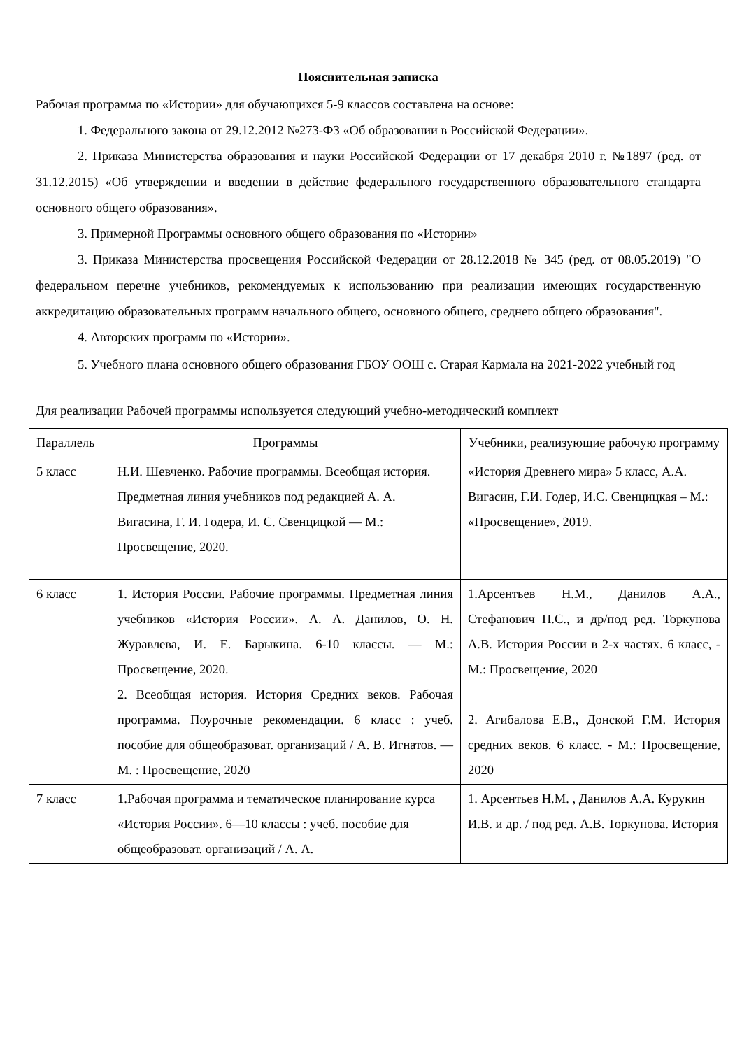Пояснительная записка
Рабочая программа по «Истории» для обучающихся 5-9 классов составлена на основе:
1. Федерального закона от 29.12.2012 №273-ФЗ «Об образовании в Российской Федерации».
2. Приказа Министерства образования и науки Российской Федерации от 17 декабря 2010 г. №1897 (ред. от 31.12.2015) «Об утверждении и введении в действие федерального государственного образовательного стандарта основного общего образования».
3. Примерной Программы основного общего образования по «Истории»
3. Приказа Министерства просвещения Российской Федерации от 28.12.2018 № 345 (ред. от 08.05.2019) "О федеральном перечне учебников, рекомендуемых к использованию при реализации имеющих государственную аккредитацию образовательных программ начального общего, основного общего, среднего общего образования".
4. Авторских программ по «Истории».
5. Учебного плана основного общего образования ГБОУ ООШ с. Старая Кармала на 2021-2022 учебный год
Для реализации Рабочей программы используется следующий учебно-методический комплект
| Параллель | Программы | Учебники, реализующие рабочую программу |
| 5 класс | Н.И. Шевченко. Рабочие программы. Всеобщая история. Предметная линия учебников под редакцией А. А. Вигасина, Г. И. Годера, И. С. Свенцицкой — М.: Просвещение, 2020. | «История Древнего мира» 5 класс, А.А. Вигасин, Г.И. Годер, И.С. Свенцицкая – М.: «Просвещение», 2019. |
| 6 класс | 1. История России. Рабочие программы. Предметная линия учебников «История России». А. А. Данилов, О. Н. Журавлева, И. Е. Барыкина. 6-10 классы. — М.: Просвещение, 2020. 2. Всеобщая история. История Средних веков. Рабочая программа. Поурочные рекомендации. 6 класс : учеб. пособие для общеобразоват. организаций / А. В. Игнатов. — М. : Просвещение, 2020 | 1.Арсентьев Н.М., Данилов А.А., Стефанович П.С., и др/под ред. Торкунова А.В. История России в 2-х частях. 6 класс, - М.: Просвещение, 2020 2. Агибалова Е.В., Донской Г.М. История средних веков. 6 класс. - М.: Просвещение, 2020 |
| 7 класс | 1.Рабочая программа и тематическое планирование курса «История России». 6—10 классы : учеб. пособие для общеобразоват. организаций / А. А. | 1. Арсентьев Н.М. , Данилов А.А. Курукин И.В. и др. / под ред. А.В. Торкунова. История |